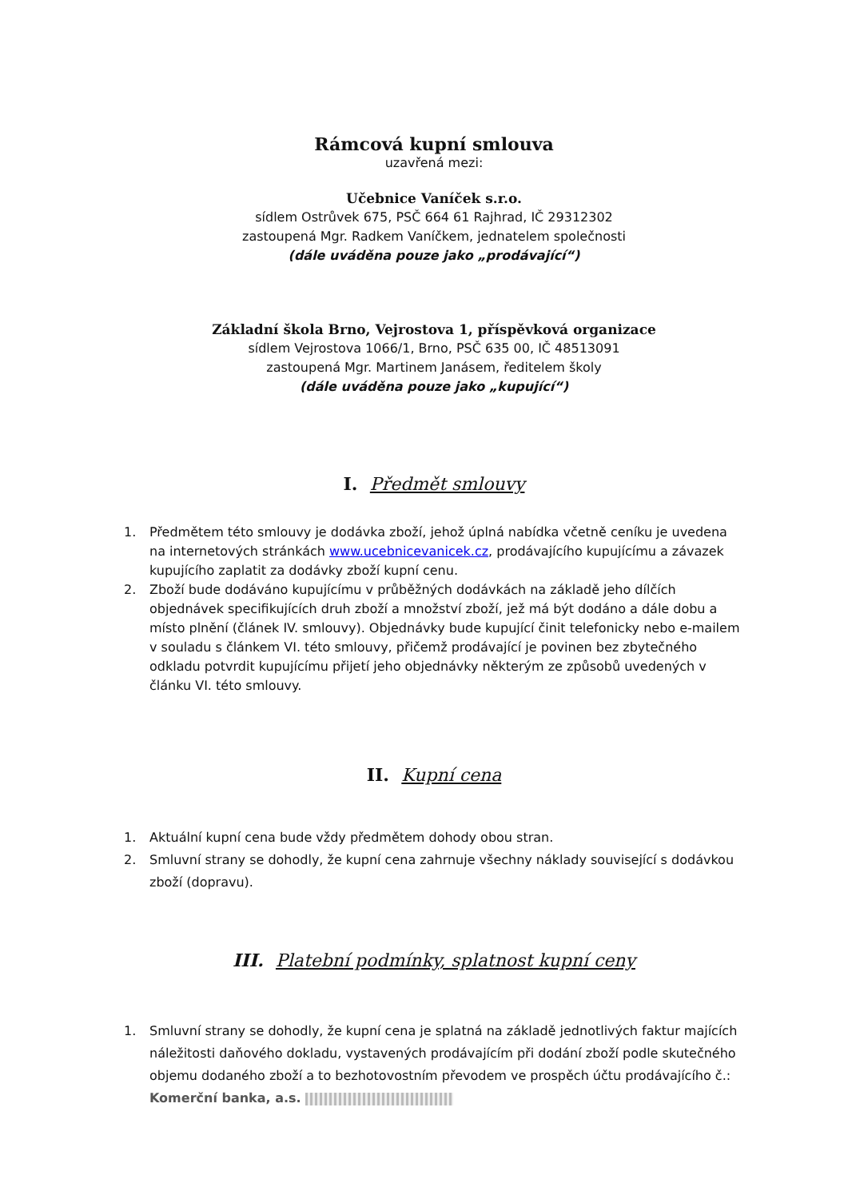Rámcová kupní smlouva
uzavřená mezi:
Učebnice Vaníček s.r.o.
sídlem Ostrůvek 675, PSČ 664 61 Rajhrad, IČ 29312302
zastoupená Mgr. Radkem Vaníčkem, jednatelem společnosti
(dále uváděna pouze jako „prodávající“)
Základní škola Brno, Vejrostova 1, příspěvková organizace
sídlem Vejrostova 1066/1, Brno, PSČ 635 00, IČ 48513091
zastoupená Mgr. Martinem Janásem, ředitelem školy
(dále uváděna pouze jako „kupující“)
I. Předmět smlouvy
1. Předmětem této smlouvy je dodávka zboží, jehož úplná nabídka včetně ceníku je uvedena na internetových stránkách www.ucebnicevanicek.cz, prodávajícího kupujícímu a závazek kupujícího zaplatit za dodávky zboží kupní cenu.
2. Zboží bude dodáváno kupujícímu v průběžných dodávkách na základě jeho dílčích objednávek specifikujících druh zboží a množství zboží, jež má být dodáno a dále dobu a místo plnění (článek IV. smlouvy). Objednávky bude kupující činit telefonicky nebo e-mailem v souladu s článkem VI. této smlouvy, přičemž prodávající je povinen bez zbytečného odkladu potvrdit kupujícímu přijetí jeho objednávky některým ze způsobů uvedených v článku VI. této smlouvy.
II. Kupní cena
1. Aktuální kupní cena bude vždy předmětem dohody obou stran.
2. Smluvní strany se dohodly, že kupní cena zahrnuje všechny náklady související s dodávkou zboží (dopravu).
III. Platební podmínky, splatnost kupní ceny
1. Smluvní strany se dohodly, že kupní cena je splatná na základě jednotlivých faktur majících náležitosti daňového dokladu, vystavených prodávajícím při dodání zboží podle skutečného objemu dodaného zboží a to bezhotovostním převodem ve prospěch účtu prodávajícího č.: Komerční banka, a.s.